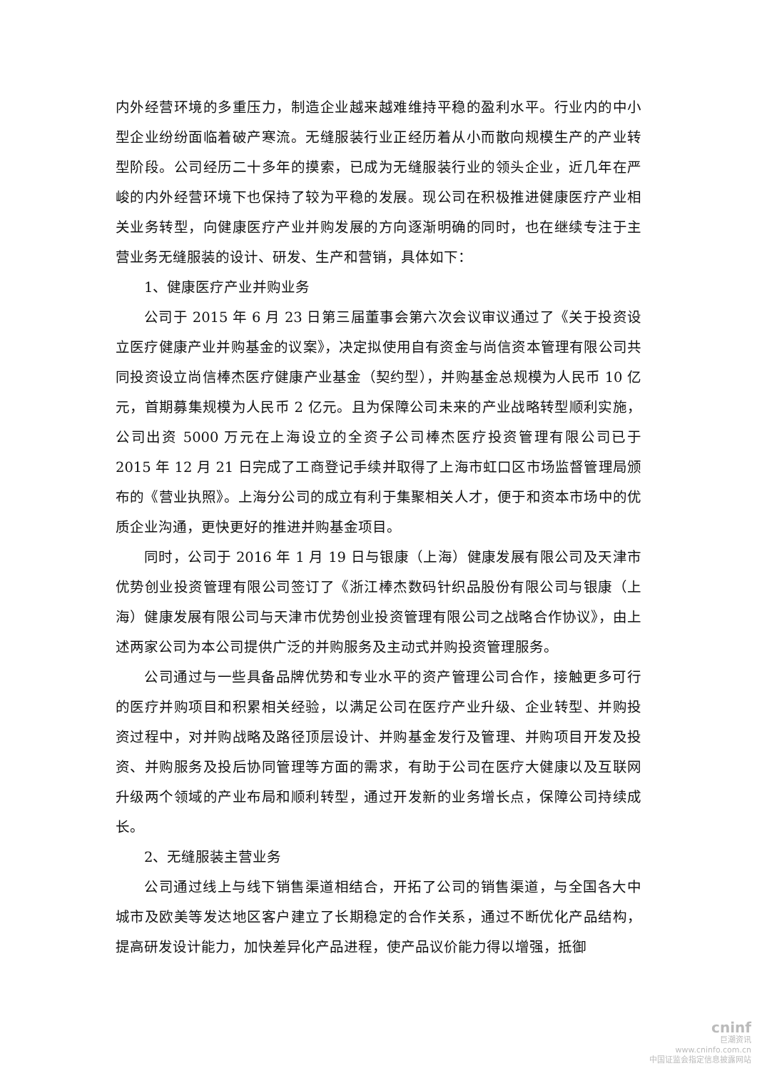内外经营环境的多重压力，制造企业越来越难维持平稳的盈利水平。行业内的中小型企业纷纷面临着破产寒流。无缝服装行业正经历着从小而散向规模生产的产业转型阶段。公司经历二十多年的摸索，已成为无缝服装行业的领头企业，近几年在严峻的内外经营环境下也保持了较为平稳的发展。现公司在积极推进健康医疗产业相关业务转型，向健康医疗产业并购发展的方向逐渐明确的同时，也在继续专注于主营业务无缝服装的设计、研发、生产和营销，具体如下：
1、健康医疗产业并购业务
公司于 2015 年 6 月 23 日第三届董事会第六次会议审议通过了《关于投资设立医疗健康产业并购基金的议案》，决定拟使用自有资金与尚信资本管理有限公司共同投资设立尚信棒杰医疗健康产业基金（契约型），并购基金总规模为人民币 10 亿元，首期募集规模为人民币 2 亿元。且为保障公司未来的产业战略转型顺利实施，公司出资 5000 万元在上海设立的全资子公司棒杰医疗投资管理有限公司已于 2015 年 12 月 21 日完成了工商登记手续并取得了上海市虹口区市场监督管理局颁布的《营业执照》。上海分公司的成立有利于集聚相关人才，便于和资本市场中的优质企业沟通，更快更好的推进并购基金项目。
同时，公司于 2016 年 1 月 19 日与银康（上海）健康发展有限公司及天津市优势创业投资管理有限公司签订了《浙江棒杰数码针织品股份有限公司与银康（上海）健康发展有限公司与天津市优势创业投资管理有限公司之战略合作协议》，由上述两家公司为本公司提供广泛的并购服务及主动式并购投资管理服务。
公司通过与一些具备品牌优势和专业水平的资产管理公司合作，接触更多可行的医疗并购项目和积累相关经验，以满足公司在医疗产业升级、企业转型、并购投资过程中，对并购战略及路径顶层设计、并购基金发行及管理、并购项目开发及投资、并购服务及投后协同管理等方面的需求，有助于公司在医疗大健康以及互联网升级两个领域的产业布局和顺利转型，通过开发新的业务增长点，保障公司持续成长。
2、无缝服装主营业务
公司通过线上与线下销售渠道相结合，开拓了公司的销售渠道，与全国各大中城市及欧美等发达地区客户建立了长期稳定的合作关系，通过不断优化产品结构，提高研发设计能力，加快差异化产品进程，使产品议价能力得以增强，抵御
cninf
巨潮资讯
www.cninfo.com.cn
中国证监会指定信息披露网站